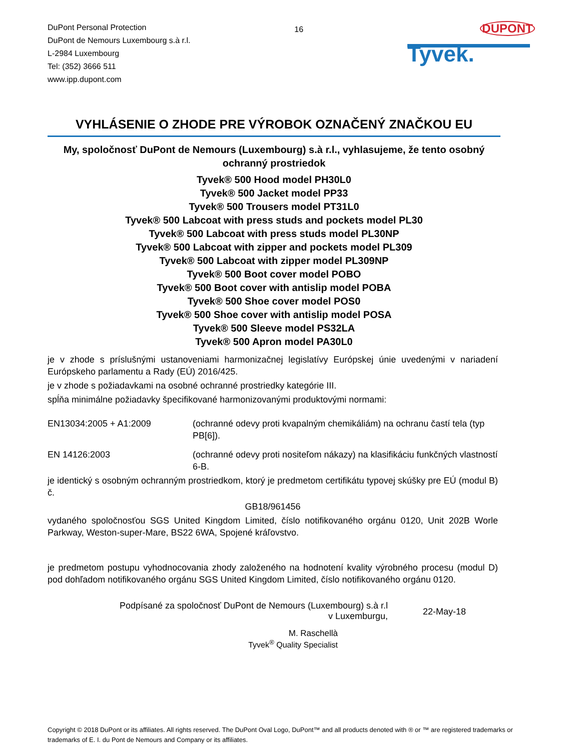DuPont Personal Protection
DuPont de Nemours Luxembourg s.à r.l.
L-2984 Luxembourg
Tel: (352) 3666 511
www.ipp.dupont.com
16
DUPONT
Tyvek.
VYHLÁSENIE O ZHODE PRE VÝROBOK OZNAČENÝ ZNAČKOU EU
My, spoločnosť DuPont de Nemours (Luxembourg) s.à r.l., vyhlasujeme, že tento osobný ochranný prostriedok
Tyvek® 500 Hood model PH30L0
Tyvek® 500 Jacket model PP33
Tyvek® 500 Trousers model PT31L0
Tyvek® 500 Labcoat with press studs and pockets model PL30
Tyvek® 500 Labcoat with press studs model PL30NP
Tyvek® 500 Labcoat with zipper and pockets model PL309
Tyvek® 500 Labcoat with zipper model PL309NP
Tyvek® 500 Boot cover model POBO
Tyvek® 500 Boot cover with antislip model POBA
Tyvek® 500 Shoe cover model POS0
Tyvek® 500 Shoe cover with antislip model POSA
Tyvek® 500 Sleeve model PS32LA
Tyvek® 500 Apron model PA30L0
je v zhode s príslušnými ustanoveniami harmonizačnej legislatívy Európskej únie uvedenými v nariadení Európskeho parlamentu a Rady (EÚ) 2016/425.
je v zhode s požiadavkami na osobné ochranné prostriedky kategórie III.
spĺňa minimálne požiadavky špecifikované harmonizovanými produktovými normami:
EN13034:2005 + A1:2009 (ochranné odevy proti kvapalným chemikáliám) na ochranu častí tela (typ PB[6]).
EN 14126:2003 (ochranné odevy proti nositeľom nákazy) na klasifikáciu funkčných vlastností 6-B.
je identický s osobným ochranným prostriedkom, ktorý je predmetom certifikátu typovej skúšky pre EÚ (modul B) č.
GB18/961456
vydaného spoločnosťou SGS United Kingdom Limited, číslo notifikovaného orgánu 0120, Unit 202B Worle Parkway, Weston-super-Mare, BS22 6WA, Spojené kráľovstvo.
je predmetom postupu vyhodnocovania zhody založeného na hodnotení kvality výrobného procesu (modul D) pod dohľadom notifikovaného orgánu SGS United Kingdom Limited, číslo notifikovaného orgánu 0120.
Podpísané za spoločnosť DuPont de Nemours (Luxembourg) s.à r.l
v Luxemburgu,
22-May-18
M. Raschellà
Tyvek<sup>®</sup> Quality Specialist
Copyright © 2018 DuPont or its affiliates. All rights reserved. The DuPont Oval Logo, DuPont™ and all products denoted with ® or ™ are registered trademarks or trademarks of E. I. du Pont de Nemours and Company or its affiliates.